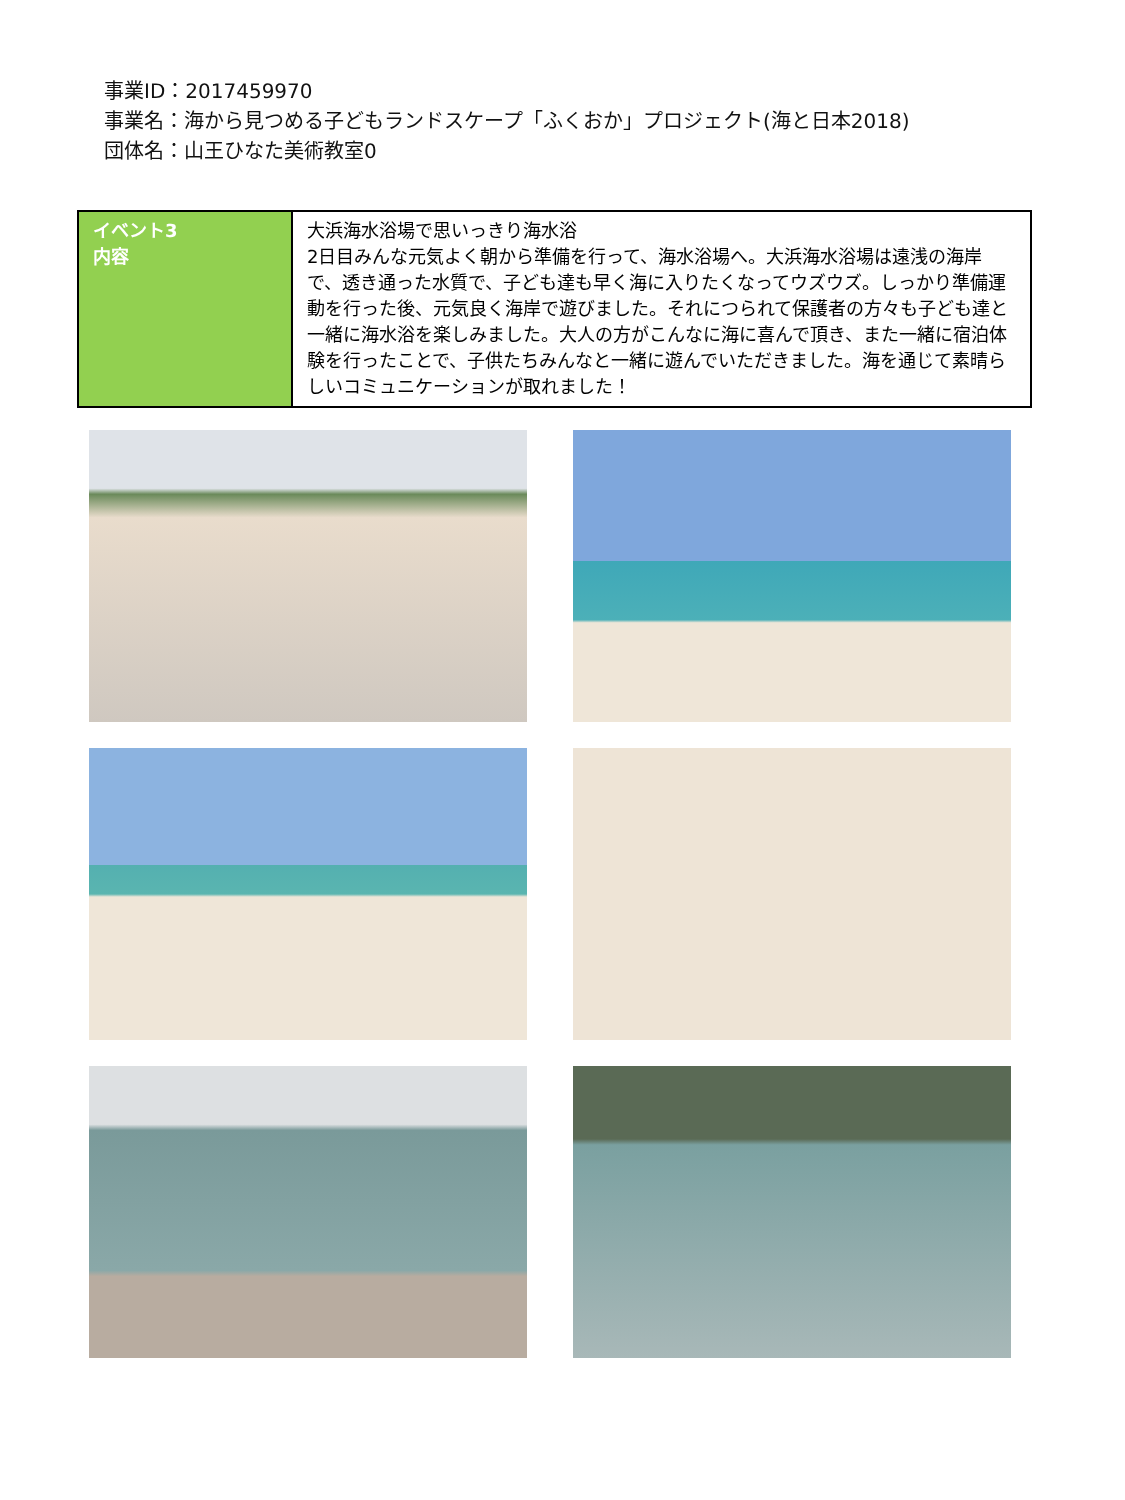事業ID：2017459970
事業名：海から見つめる子どもランドスケープ「ふくおか」プロジェクト(海と日本2018)
団体名：山王ひなた美術教室0
| イベント3 内容 | 大浜海水浴場で思いっきり海水浴 2日目みんな元気よく朝から準備を行って、海水浴場へ。大浜海水浴場は遠浅の海岸で、透き通った水質で、子ども達も早く海に入りたくなってウズウズ。しっかり準備運動を行った後、元気良く海岸で遊びました。それにつられて保護者の方々も子ども達と一緒に海水浴を楽しみました。大人の方がこんなに海に喜んで頂き、また一緒に宿泊体験を行ったことで、子供たちみんなと一緒に遊んでいただきました。海を通じて素晴らしいコミュニケーションが取れました！ |